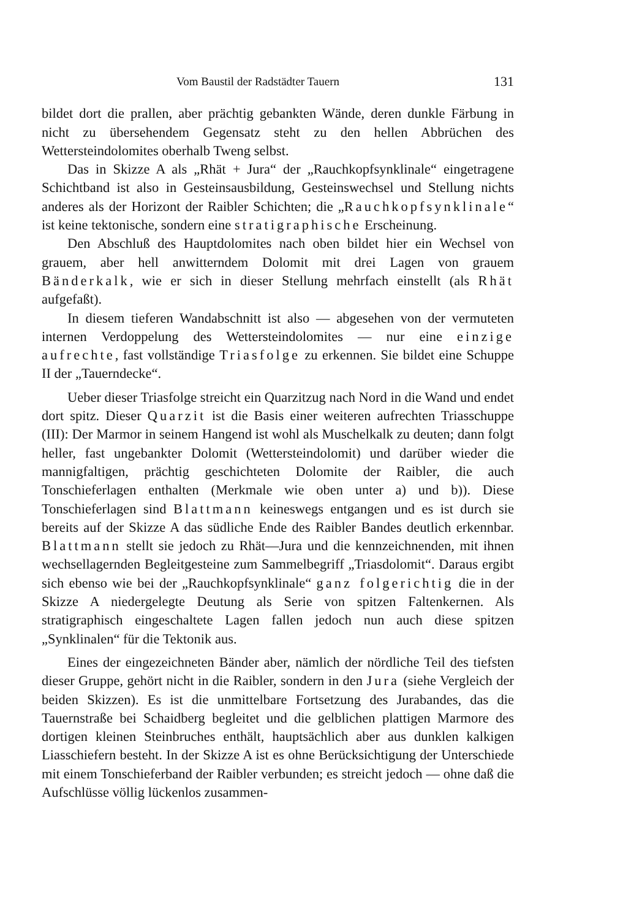Vom Baustil der Radstädter Tauern 131
bildet dort die prallen, aber prächtig gebankten Wände, deren dunkle Färbung in nicht zu übersehendem Gegensatz steht zu den hellen Abbrüchen des Wettersteindolomites oberhalb Tweng selbst.
Das in Skizze A als „Rhät + Jura“ der „Rauchkopfsynklinale“ eingetragene Schichtband ist also in Gesteinsausbildung, Gesteinswechsel und Stellung nichts anderes als der Horizont der Raibler Schichten; die „Rauchkopfsynklinale“ ist keine tektonische, sondern eine stratigraphische Erscheinung.
Den Abschluß des Hauptdolomites nach oben bildet hier ein Wechsel von grauem, aber hell anwitterndem Dolomit mit drei Lagen von grauem Bänderkalk, wie er sich in dieser Stellung mehrfach einstellt (als Rhät aufgefaßt).
In diesem tieferen Wandabschnitt ist also — abgesehen von der vermuteten internen Verdoppelung des Wettersteindolomites — nur eine einzige aufrechte, fast vollständige Triasfolge zu erkennen. Sie bildet eine Schuppe II der „Tauerndecke“.
Ueber dieser Triasfolge streicht ein Quarzitzug nach Nord in die Wand und endet dort spitz. Dieser Quarzit ist die Basis einer weiteren aufrechten Triasschuppe (III): Der Marmor in seinem Hangend ist wohl als Muschelkalk zu deuten; dann folgt heller, fast ungebankter Dolomit (Wettersteindolomit) und darüber wieder die mannigfaltigen, prächtig geschichteten Dolomite der Raibler, die auch Tonschieferlagen enthalten (Merkmale wie oben unter a) und b)). Diese Tonschieferlagen sind Blattmann keineswegs entgangen und es ist durch sie bereits auf der Skizze A das südliche Ende des Raibler Bandes deutlich erkennbar. Blattmann stellt sie jedoch zu Rhät—Jura und die kennzeichnenden, mit ihnen wechsellagernden Begleitgesteine zum Sammelbegriff „Triasdolomit“. Daraus ergibt sich ebenso wie bei der „Rauchkopfsynklinale“ ganz folgerichtig die in der Skizze A niedergelegte Deutung als Serie von spitzen Faltenkernen. Als stratigraphisch eingeschaltete Lagen fallen jedoch nun auch diese spitzen „Synklinalen“ für die Tektonik aus.
Eines der eingezeichneten Bänder aber, nämlich der nördliche Teil des tiefsten dieser Gruppe, gehört nicht in die Raibler, sondern in den Jura (siehe Vergleich der beiden Skizzen). Es ist die unmittelbare Fortsetzung des Jurabandes, das die Tauernstraße bei Schaidberg begleitet und die gelblichen plattigen Marmore des dortigen kleinen Steinbruches enthält, hauptsächlich aber aus dunklen kalkigen Liasschiefern besteht. In der Skizze A ist es ohne Berücksichtigung der Unterschiede mit einem Tonschieferband der Raibler verbunden; es streicht jedoch — ohne daß die Aufschlüsse völlig lückenlos zusammen-